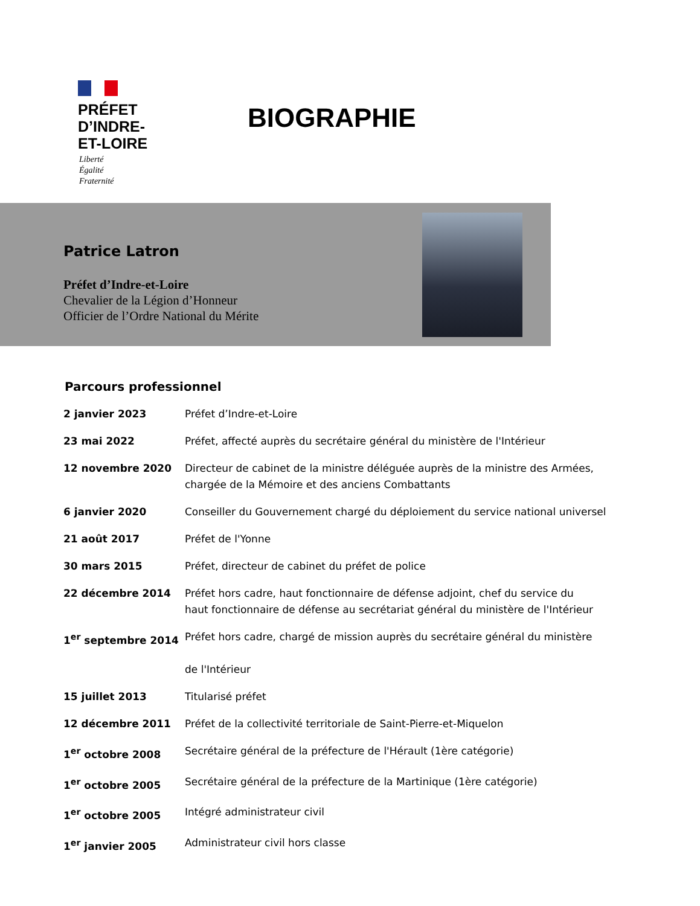PRÉFET
D’INDRE-
ET-LOIRE
Liberté
Égalité
Fraternité
BIOGRAPHIE
Patrice Latron
Préfet d’Indre-et-Loire
Chevalier de la Légion d’Honneur
Officier de l’Ordre National du Mérite
Parcours professionnel
| 2 janvier 2023 | Préfet d’Indre-et-Loire |
| 23 mai 2022 | Préfet, affecté auprès du secrétaire général du ministère de l'Intérieur |
| 12 novembre 2020 | Directeur de cabinet de la ministre déléguée auprès de la ministre des Armées, chargée de la Mémoire et des anciens Combattants |
| 6 janvier 2020 | Conseiller du Gouvernement chargé du déploiement du service national universel |
| 21 août 2017 | Préfet de l'Yonne |
| 30 mars 2015 | Préfet, directeur de cabinet du préfet de police |
| 22 décembre 2014 | Préfet hors cadre, haut fonctionnaire de défense adjoint, chef du service du haut fonctionnaire de défense au secrétariat général du ministère de l'Intérieur |
| 1<sup>er</sup> septembre 2014 | Préfet hors cadre, chargé de mission auprès du secrétaire général du ministère de l'Intérieur |
| 15 juillet 2013 | Titularisé préfet |
| 12 décembre 2011 | Préfet de la collectivité territoriale de Saint-Pierre-et-Miquelon |
| 1<sup>er</sup> octobre 2008 | Secrétaire général de la préfecture de l'Hérault (1ère catégorie) |
| 1<sup>er</sup> octobre 2005 | Secrétaire général de la préfecture de la Martinique (1ère catégorie) |
| 1<sup>er</sup> octobre 2005 | Intégré administrateur civil |
| 1<sup>er</sup> janvier 2005 | Administrateur civil hors classe |